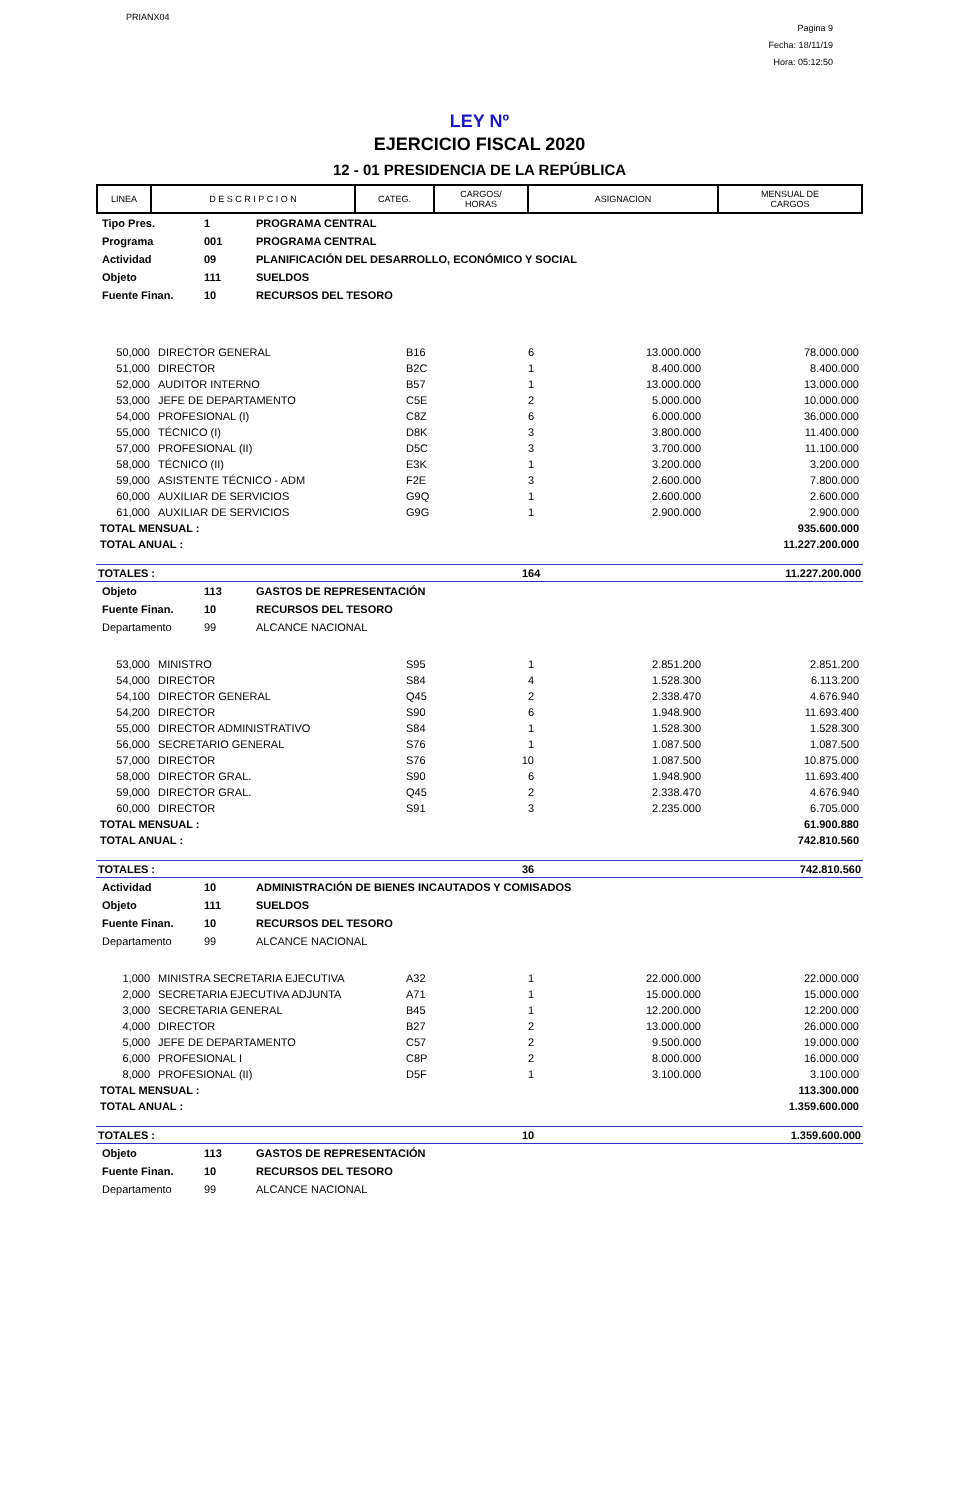PRIANX04
Pagina 9
Fecha: 18/11/19
Hora: 05:12:50
LEY Nº
EJERCICIO FISCAL 2020
12 - 01 PRESIDENCIA DE LA REPÚBLICA
| LINEA | D E S C R I P C I O N | CATEG. | CARGOS/ HORAS | ASIGNACION | MENSUAL DE CARGOS |
| --- | --- | --- | --- | --- | --- |
| Tipo Pres. | 1 | PROGRAMA CENTRAL |
| Programa | 001 | PROGRAMA CENTRAL |
| Actividad | 09 | PLANIFICACIÓN DEL DESARROLLO, ECONÓMICO Y SOCIAL |
| Objeto | 111 | SUELDOS |
| Fuente Finan. | 10 | RECURSOS DEL TESORO |
| 50,000 | DIRECTOR GENERAL | B16 | 6 | 13.000.000 | 78.000.000 |
| 51,000 | DIRECTOR | B2C | 1 | 8.400.000 | 8.400.000 |
| 52,000 | AUDITOR INTERNO | B57 | 1 | 13.000.000 | 13.000.000 |
| 53,000 | JEFE DE DEPARTAMENTO | C5E | 2 | 5.000.000 | 10.000.000 |
| 54,000 | PROFESIONAL (I) | C8Z | 6 | 6.000.000 | 36.000.000 |
| 55,000 | TÉCNICO (I) | D8K | 3 | 3.800.000 | 11.400.000 |
| 57,000 | PROFESIONAL (II) | D5C | 3 | 3.700.000 | 11.100.000 |
| 58,000 | TÉCNICO (II) | E3K | 1 | 3.200.000 | 3.200.000 |
| 59,000 | ASISTENTE TÉCNICO - ADM | F2E | 3 | 2.600.000 | 7.800.000 |
| 60,000 | AUXILIAR DE SERVICIOS | G9Q | 1 | 2.600.000 | 2.600.000 |
| 61,000 | AUXILIAR DE SERVICIOS | G9G | 1 | 2.900.000 | 2.900.000 |
| TOTAL MENSUAL : | 935.600.000 |
| TOTAL ANUAL : | 11.227.200.000 |
| TOTALES : | 164 | 11.227.200.000 |
| Objeto | 113 | GASTOS DE REPRESENTACIÓN |
| Fuente Finan. | 10 | RECURSOS DEL TESORO |
| Departamento | 99 | ALCANCE NACIONAL |
| 53,000 | MINISTRO | S95 | 1 | 2.851.200 | 2.851.200 |
| 54,000 | DIRECTOR | S84 | 4 | 1.528.300 | 6.113.200 |
| 54,100 | DIRECTOR GENERAL | Q45 | 2 | 2.338.470 | 4.676.940 |
| 54,200 | DIRECTOR | S90 | 6 | 1.948.900 | 11.693.400 |
| 55,000 | DIRECTOR ADMINISTRATIVO | S84 | 1 | 1.528.300 | 1.528.300 |
| 56,000 | SECRETARIO GENERAL | S76 | 1 | 1.087.500 | 1.087.500 |
| 57,000 | DIRECTOR | S76 | 10 | 1.087.500 | 10.875.000 |
| 58,000 | DIRECTOR GRAL. | S90 | 6 | 1.948.900 | 11.693.400 |
| 59,000 | DIRECTOR GRAL. | Q45 | 2 | 2.338.470 | 4.676.940 |
| 60,000 | DIRECTOR | S91 | 3 | 2.235.000 | 6.705.000 |
| TOTAL MENSUAL : | 61.900.880 |
| TOTAL ANUAL : | 742.810.560 |
| TOTALES : | 36 | 742.810.560 |
| Actividad | 10 | ADMINISTRACIÓN DE BIENES INCAUTADOS Y COMISADOS |
| Objeto | 111 | SUELDOS |
| Fuente Finan. | 10 | RECURSOS DEL TESORO |
| Departamento | 99 | ALCANCE NACIONAL |
| 1,000 | MINISTRA SECRETARIA EJECUTIVA | A32 | 1 | 22.000.000 | 22.000.000 |
| 2,000 | SECRETARIA EJECUTIVA ADJUNTA | A71 | 1 | 15.000.000 | 15.000.000 |
| 3,000 | SECRETARIA GENERAL | B45 | 1 | 12.200.000 | 12.200.000 |
| 4,000 | DIRECTOR | B27 | 2 | 13.000.000 | 26.000.000 |
| 5,000 | JEFE DE DEPARTAMENTO | C57 | 2 | 9.500.000 | 19.000.000 |
| 6,000 | PROFESIONAL I | C8P | 2 | 8.000.000 | 16.000.000 |
| 8,000 | PROFESIONAL (II) | D5F | 1 | 3.100.000 | 3.100.000 |
| TOTAL MENSUAL : | 113.300.000 |
| TOTAL ANUAL : | 1.359.600.000 |
| TOTALES : | 10 | 1.359.600.000 |
| Objeto | 113 | GASTOS DE REPRESENTACIÓN |
| Fuente Finan. | 10 | RECURSOS DEL TESORO |
| Departamento | 99 | ALCANCE NACIONAL |